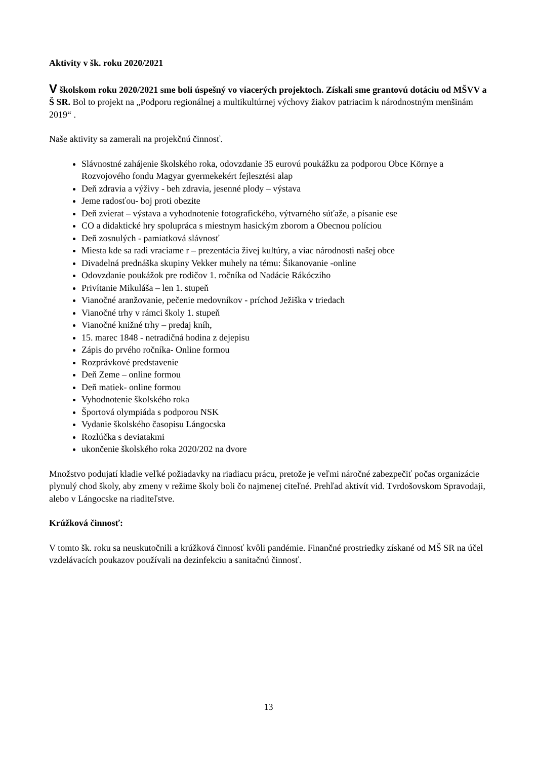Aktivity v šk. roku 2020/2021
V školskom roku 2020/2021 sme boli úspešný vo viacerých projektoch. Získali sme grantovú dotáciu od MŠVV a Š SR. Bol to projekt na „Podporu regionálnej a multikultúrnej výchovy žiakov patriacim k národnostným menšinám 2019“ .
Naše aktivity sa zamerali na projekčnú činnosť.
Slávnostné zahájenie školského roka, odovzdanie 35 eurovú poukážku za podporou Obce Környe a Rozvojového fondu Magyar gyermekekért fejlesztési alap
Deň zdravia a výživy - beh zdravia, jesenné plody – výstava
Jeme radosťou- boj proti obezite
Deň zvierat – výstava a vyhodnotenie fotografického, výtvarného súťaže, a písanie ese
CO a didaktické hry spolupráca s miestnym hasickým zborom a Obecnou políciou
Deň zosnulých - pamiatková slávnosť
Miesta kde sa radi vraciame r – prezentácia živej kultúry, a viac národnosti našej obce
Divadelná prednáška skupiny Vekker muhely na tému: Šikanovanie -online
Odovzdanie poukážok pre rodičov 1. ročníka od Nadácie Rákócziho
Privítanie Mikuláša – len 1. stupeň
Vianočné aranžovanie, pečenie medovníkov - príchod Ježiška v triedach
Vianočné trhy v rámci školy 1. stupeň
Vianočné knižné trhy – predaj kníh,
15. marec 1848 - netradičná hodina z dejepisu
Zápis do prvého ročníka- Online formou
Rozprávkové predstavenie
Deň Zeme – online formou
Deň matiek- online formou
Vyhodnotenie školského roka
Športová olympiáda s podporou NSK
Vydanie školského časopisu Lángocska
Rozlúčka s deviatakmi
ukončenie školského roka 2020/202 na dvore
Množstvo podujatí kladie veľké požiadavky na riadiacu prácu, pretože je veľmi náročné zabezpečiť počas organizácie plynulý chod školy, aby zmeny v režime školy boli čo najmenej citeľné. Prehľad aktivít vid. Tvrdošovskom Spravodaji, alebo v Lángocske na riaditeľstve.
Krúžková činnosť:
V tomto šk. roku sa neuskutočnili a krúžková činnosť kvôli pandémie. Finančné prostriedky získané od MŠ SR na účel vzdelávacích poukazov používali na dezinfekciu a sanitačnú činnosť.
13